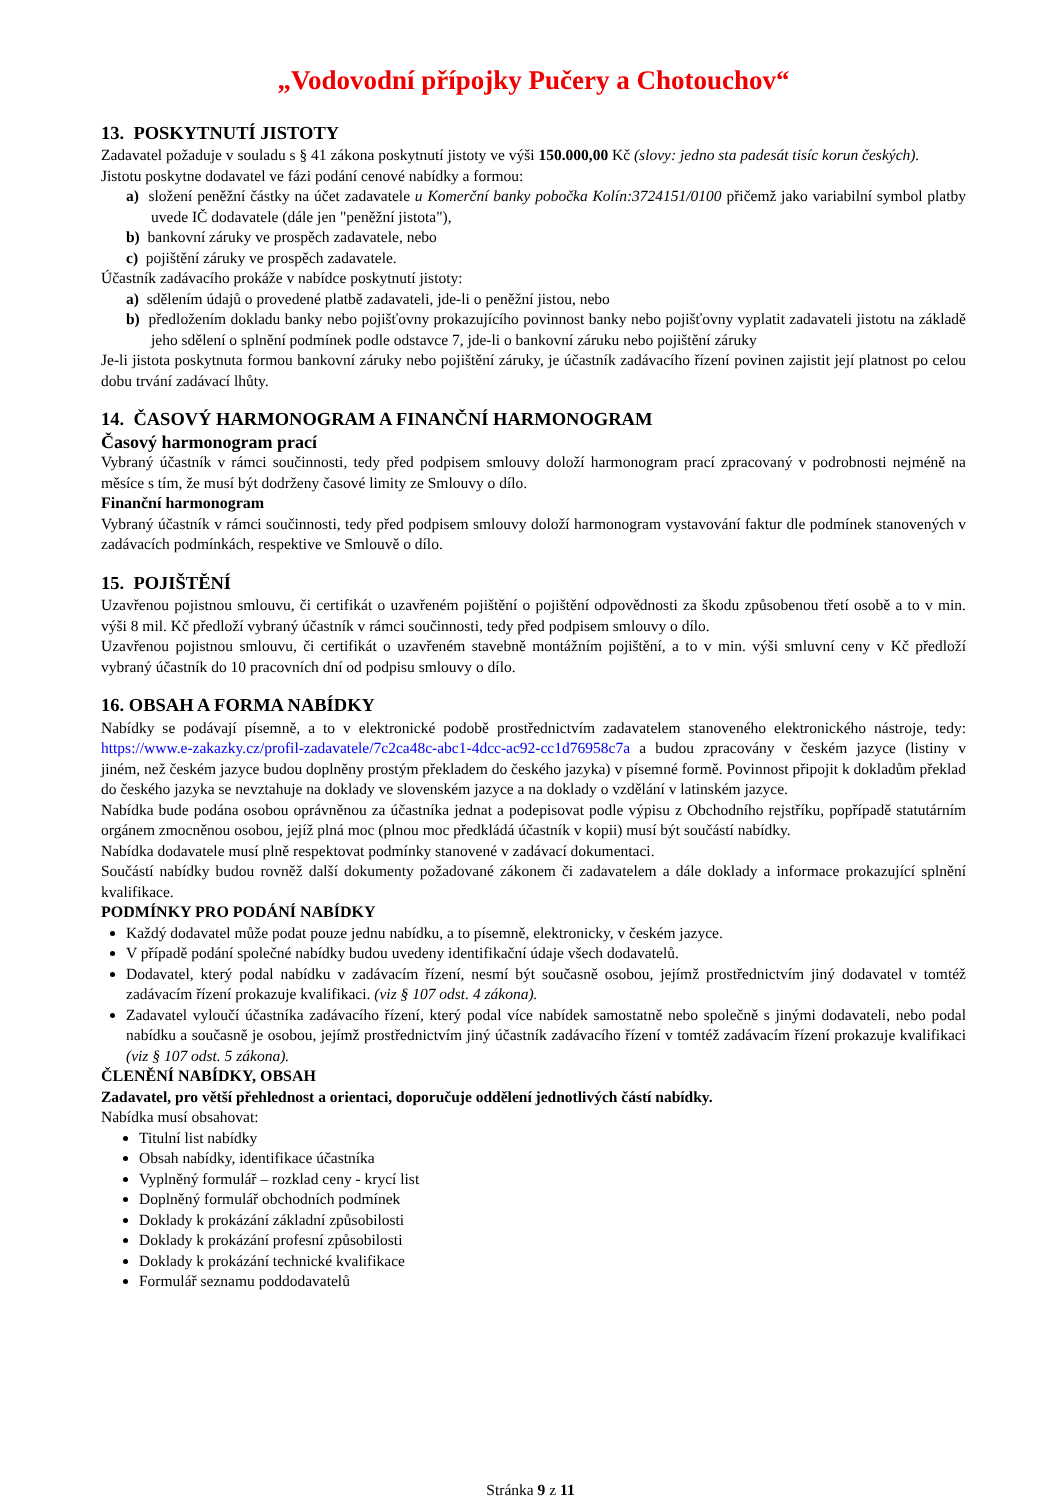„Vodovodní přípojky Pučery a Chotouchov“
13. POSKYTNUTÍ JISTOTY
Zadavatel požaduje v souladu s § 41 zákona poskytnutí jistoty ve výši 150.000,00 Kč (slovy: jedno sta padesát tisíc korun českých).
Jistotu poskytne dodavatel ve fázi podání cenové nabídky a formou:
a) složení peněžní částky na účet zadavatele u Komerční banky pobočka Kolín:3724151/0100 přičemž jako variabilní symbol platby uvede IČ dodavatele (dále jen "peněžní jistota"),
b) bankovní záruky ve prospěch zadavatele, nebo
c) pojištění záruky ve prospěch zadavatele.
Účastník zadávacího prokáže v nabídce poskytnutí jistoty:
a) sdělením údajů o provedené platbě zadavateli, jde-li o peněžní jistou, nebo
b) předložením dokladu banky nebo pojišťovny prokazujícího povinnost banky nebo pojišťovny vyplatit zadavateli jistotu na základě jeho sdělení o splnění podmínek podle odstavce 7, jde-li o bankovní záruku nebo pojištění záruky
Je-li jistota poskytnuta formou bankovní záruky nebo pojištění záruky, je účastník zadávacího řízení povinen zajistit její platnost po celou dobu trvání zadávací lhůty.
14. ČASOVÝ HARMONOGRAM A FINANČNÍ HARMONOGRAM
Časový harmonogram prací
Vybraný účastník v rámci součinnosti, tedy před podpisem smlouvy doloží harmonogram prací zpracovaný v podrobnosti nejméně na měsíce s tím, že musí být dodrženy časové limity ze Smlouvy o dílo.
Finanční harmonogram
Vybraný účastník v rámci součinnosti, tedy před podpisem smlouvy doloží harmonogram vystavování faktur dle podmínek stanovených v zadávacích podmínkách, respektive ve Smlouvě o dílo.
15. POJIŠTĚNÍ
Uzavřenou pojistnou smlouvu, či certifikát o uzavřeném pojištění o pojištění odpovědnosti za škodu způsobenou třetí osobě a to v min. výši 8 mil. Kč předloží vybraný účastník v rámci součinnosti, tedy před podpisem smlouvy o dílo.
Uzavřenou pojistnou smlouvu, či certifikát o uzavřeném stavebně montážním pojištění, a to v min. výši smluvní ceny v Kč předloží vybraný účastník do 10 pracovních dní od podpisu smlouvy o dílo.
16. OBSAH A FORMA NABÍDKY
Nabídky se podávají písemně, a to v elektronické podobě prostřednictvím zadavatelem stanoveného elektronického nástroje, tedy: https://www.e-zakazky.cz/profil-zadavatele/7c2ca48c-abc1-4dcc-ac92-cc1d76958c7a a budou zpracovány v českém jazyce (listiny v jiném, než českém jazyce budou doplněny prostým překladem do českého jazyka) v písemné formě. Povinnost připojit k dokladům překlad do českého jazyka se nevztahuje na doklady ve slovenském jazyce a na doklady o vzdělání v latinském jazyce.
Nabídka bude podána osobou oprávněnou za účastníka jednat a podepisovat podle výpisu z Obchodního rejstříku, popřípadě statutárním orgánem zmocněnou osobou, jejíž plná moc (plnou moc předkládá účastník v kopii) musí být součástí nabídky.
Nabídka dodavatele musí plně respektovat podmínky stanovené v zadávací dokumentaci.
Součástí nabídky budou rovněž další dokumenty požadované zákonem či zadavatelem a dále doklady a informace prokazující splnění kvalifikace.
PODMÍNKY PRO PODÁNÍ NABÍDKY
Každý dodavatel může podat pouze jednu nabídku, a to písemně, elektronicky, v českém jazyce.
V případě podání společné nabídky budou uvedeny identifikační údaje všech dodavatelů.
Dodavatel, který podal nabídku v zadávacím řízení, nesmí být současně osobou, jejímž prostřednictvím jiný dodavatel v tomtéž zadávacím řízení prokazuje kvalifikaci. (viz § 107 odst. 4 zákona).
Zadavatel vyloučí účastníka zadávacího řízení, který podal více nabídek samostatně nebo společně s jinými dodavateli, nebo podal nabídku a současně je osobou, jejímž prostřednictvím jiný účastník zadávacího řízení v tomtéž zadávacím řízení prokazuje kvalifikaci (viz § 107 odst. 5 zákona).
ČLENĚNÍ NABÍDKY, OBSAH
Zadavatel, pro větší přehlednost a orientaci, doporučuje oddělení jednotlivých částí nabídky.
Nabídka musí obsahovat:
Titulní list nabídky
Obsah nabídky, identifikace účastníka
Vyplněný formulář – rozklad ceny - krycí list
Doplněný formulář obchodních podmínek
Doklady k prokázání základní způsobilosti
Doklady k prokázání profesní způsobilosti
Doklady k prokázání technické kvalifikace
Formulář seznamu poddodavatelů
Stránka 9 z 11